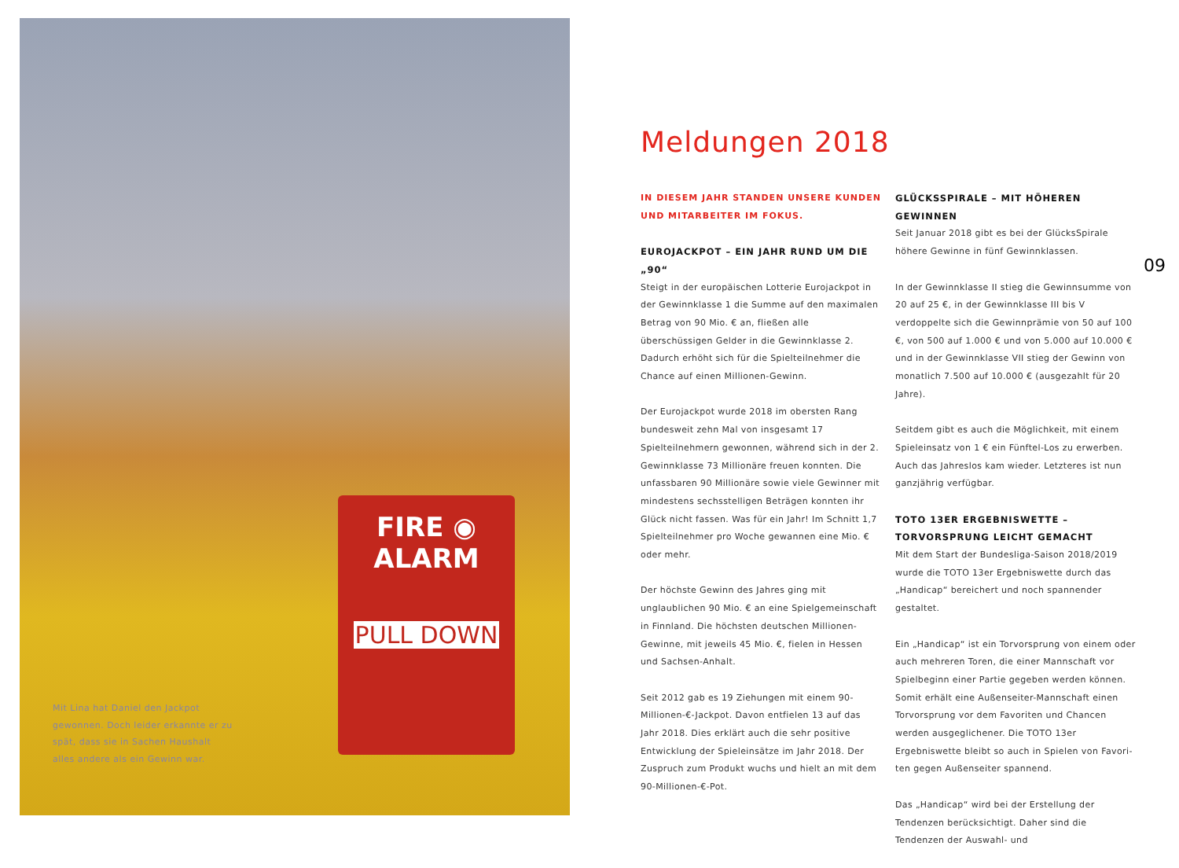FIRE ◉ ALARM
PULL DOWN
Mit Lina hat Daniel den Jackpot gewonnen. Doch leider erkannte er zu spät, dass sie in Sachen Haushalt alles andere als ein Gewinn war.
Meldungen 2018
IN DIESEM JAHR STANDEN UNSERE KUNDEN UND MITARBEITER IM FOKUS.
EUROJACKPOT – EIN JAHR RUND UM DIE „90“
Steigt in der europäischen Lotterie Eurojackpot in der Gewinnklasse 1 die Summe auf den maximalen Betrag von 90 Mio. € an, fließen alle überschüssigen Gelder in die Gewinnklasse 2. Dadurch erhöht sich für die Spielteil­nehmer die Chance auf einen Millionen-Gewinn.
Der Eurojackpot wurde 2018 im obersten Rang bundes­weit zehn Mal von insgesamt 17 Spielteilnehmern gewon­nen, während sich in der 2. Gewinnklasse 73 Millionäre freuen konnten. Die unfassbaren 90 Millionäre sowie viele Gewinner mit mindestens sechsstelligen Beträgen konnten ihr Glück nicht fassen. Was für ein Jahr! Im Schnitt 1,7 Spiel­teilnehmer pro Woche gewannen eine Mio. € oder mehr.
Der höchste Gewinn des Jahres ging mit unglaublichen 90 Mio. € an eine Spielgemeinschaft in Finnland. Die höchsten deutschen Millionen-Gewinne, mit jeweils 45 Mio. €, fielen in Hessen und Sachsen-Anhalt.
Seit 2012 gab es 19 Ziehungen mit einem 90-Millionen-€-Jackpot. Davon entfielen 13 auf das Jahr 2018. Dies erklärt auch die sehr positive Entwicklung der Spieleinsätze im Jahr 2018. Der Zuspruch zum Produkt wuchs und hielt an mit dem 90-Millionen-€-Pot.
GLÜCKSSPIRALE – MIT HÖHEREN GEWINNEN
Seit Januar 2018 gibt es bei der GlücksSpirale höhere Gewinne in fünf Gewinnklassen.
In der Gewinnklasse II stieg die Gewinnsumme von 20 auf 25 €, in der Gewinnklasse III bis V verdoppelte sich die Gewinnprämie von 50 auf 100 €, von 500 auf 1.000 € und von 5.000 auf 10.000 € und in der Gewinnklasse VII stieg der Gewinn von monatlich 7.500 auf 10.000 € (ausgezahlt für 20 Jahre).
Seitdem gibt es auch die Möglichkeit, mit einem Spielein­satz von 1 € ein Fünftel-Los zu erwerben. Auch das Jahres­los kam wieder. Letzteres ist nun ganzjährig verfügbar.
TOTO 13ER ERGEBNISWETTE – TORVORSPRUNG LEICHT GEMACHT
Mit dem Start der Bundesliga-Saison 2018/2019 wurde die TOTO 13er Ergebniswette durch das „Handicap“ berei­chert und noch spannender gestaltet.
Ein „Handicap“ ist ein Torvorsprung von einem oder auch mehreren Toren, die einer Mannschaft vor Spielbeginn einer Partie gegeben werden können. Somit erhält eine Außenseiter-Mannschaft einen Torvorsprung vor dem Favoriten und Chancen werden ausgeglichener. Die TOTO 13er Ergebniswette bleibt so auch in Spielen von Favori­ten gegen Außenseiter spannend.
Das „Handicap“ wird bei der Erstellung der Tendenzen be­rücksichtigt. Daher sind die Tendenzen der Auswahl- und
09